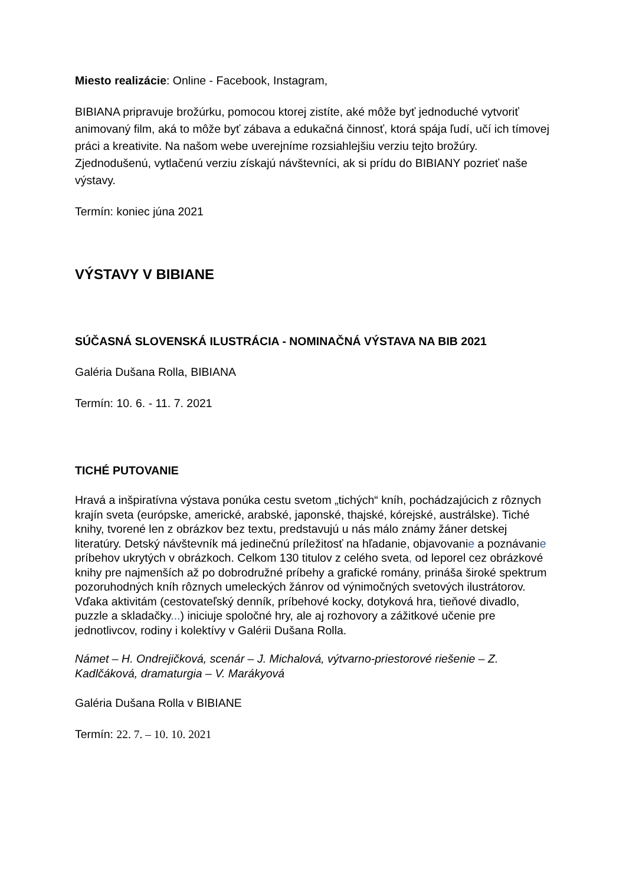Miesto realizácie: Online - Facebook, Instagram,
BIBIANA pripravuje brožúrku, pomocou ktorej zistíte, aké môže byť jednoduché vytvoriť animovaný film, aká to môže byť zábava a edukačná činnosť, ktorá spája ľudí, učí ich tímovej práci a kreativite. Na našom webe uverejníme rozsiahlejšiu verziu tejto brožúry. Zjednodušenú, vytlačenú verziu získajú návštevníci, ak si prídu do BIBIANY pozrieť naše výstavy.
Termín: koniec júna 2021
VÝSTAVY V BIBIANE
SÚČASNÁ SLOVENSKÁ ILUSTRÁCIA - NOMINAČNÁ VÝSTAVA NA BIB 2021
Galéria Dušana Rolla, BIBIANA
Termín: 10. 6. - 11. 7. 2021
TICHÉ PUTOVANIE
Hravá a inšpiratívna výstava ponúka cestu svetom „tichých“ kníh, pochádzajúcich z rôznych krajín sveta (európske, americké, arabské, japonské, thajské, kórejské, austrálske). Tiché knihy, tvorené len z obrázkov bez textu, predstavujú u nás málo známy žáner detskej literatúry. Detský návštevník má jedinečnú príležitosť na hľadanie, objavovanie a poznávanie príbehov ukrytých v obrázkoch. Celkom 130 titulov z celého sveta, od leporel cez obrázkové knihy pre najmenších až po dobrodružné príbehy a grafické romány, prináša široké spektrum pozoruhodných kníh rôznych umeleckých žánrov od výnimočných svetových ilustrátorov. Vďaka aktivitám (cestovateľský denník, príbehové kocky, dotyková hra, tieňové divadlo, puzzle a skladačky...) iniciuje spoločné hry, ale aj rozhovory a zážitkové učenie pre jednotlivcov, rodiny i kolektívy v Galérii Dušana Rolla.
Námet – H. Ondrejičková, scenár – J. Michalová, výtvarno-priestorové riešenie – Z. Kadlčáková, dramaturgia – V. Marákyová
Galéria Dušana Rolla v BIBIANE
Termín: 22. 7. – 10. 10. 2021